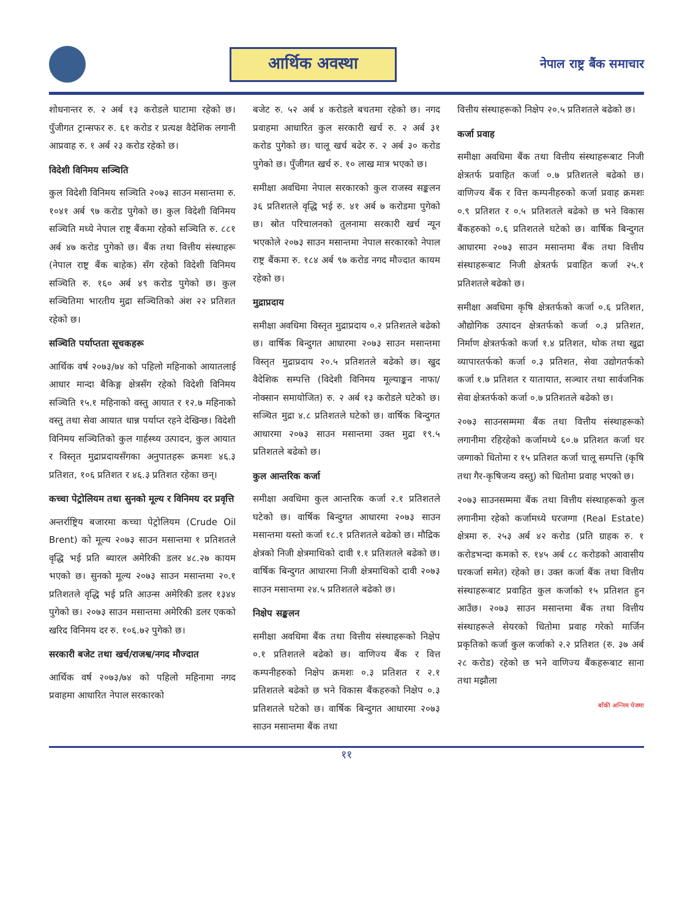आर्थिक अवस्था
नेपाल राष्ट्र बैंक समाचार
शोधनान्तर रु. २ अर्ब १३ करोडले घाटामा रहेको छ। पुँजीगत ट्रान्सफर रु. ६१ करोड र प्रत्यक्ष वैदेशिक लगानी आप्रवाह रु. १ अर्ब २३ करोड रहेको छ।
विदेशी विनिमय सञ्चिति
कुल विदेशी विनिमय सञ्चिति २०७३ साउन मसान्तमा रु. १०४१ अर्ब ९७ करोड पुगेको छ। कुल विदेशी विनिमय सञ्चिति मध्ये नेपाल राष्ट्र बैंकमा रहेको सञ्चिति रु. ८८१ अर्ब ४७ करोड पुगेको छ। बैंक तथा वित्तीय संस्थाहरू (नेपाल राष्ट्र बैंक बाहेक) सँग रहेको विदेशी विनिमय सञ्चिति रु. १६० अर्ब ४९ करोड पुगेको छ। कुल सञ्चितिमा भारतीय मुद्रा सञ्चितिको अंश २२ प्रतिशत रहेको छ।
सञ्चिति पर्याप्तता सूचकहरू
आर्थिक वर्ष २०७३/७४ को पहिलो महिनाको आयातलाई आधार मान्दा बैकिङ्ग क्षेत्रसँग रहेको विदेशी विनिमय सञ्चिति १५.१ महिनाको वस्तु आयात र १२.७ महिनाको वस्तु तथा सेवा आयात धान्न पर्याप्त रहने देखिन्छ। विदेशी विनिमय सञ्चितिको कुल गार्हस्थ्य उत्पादन, कुल आयात र विस्तृत मुद्राप्रदायसँगका अनुपातहरू क्रमशः ४६.३ प्रतिशत, १०६ प्रतिशत र ४६.३ प्रतिशत रहेका छन्।
कच्चा पेट्रोलियम तथा सुनको मूल्य र विनिमय दर प्रवृत्ति
अन्तर्राष्ट्रिय बजारमा कच्चा पेट्रोलियम (Crude Oil Brent) को मूल्य २०७३ साउन मसान्तमा १ प्रतिशतले वृद्धि भई प्रति ब्यारल अमेरिकी डलर ४८.२७ कायम भएको छ। सुनको मूल्य २०७३ साउन मसान्तमा २०.१ प्रतिशतले वृद्धि भई प्रति आउन्स अमेरिकी डलर १३४४ पुगेको छ। २०७३ साउन मसान्तमा अमेरिकी डलर एकको खरिद विनिमय दर रु. १०६.७२ पुगेको छ।
सरकारी बजेट तथा खर्च/राजश्व/नगद मौज्दात
आर्थिक वर्ष २०७३/७४ को पहिलो महिनामा नगद प्रवाहमा आधारित नेपाल सरकारको
बजेट रु. ५२ अर्ब ४ करोडले बचतमा रहेको छ। नगद प्रवाहमा आधारित कुल सरकारी खर्च रु. २ अर्ब ३१ करोड पुगेको छ। चालू खर्च बढेर रु. २ अर्ब ३० करोड पुगेको छ। पुँजीगत खर्च रु. १० लाख मात्र भएको छ।
समीक्षा अवधिमा नेपाल सरकारको कुल राजस्व सङ्कलन ३६ प्रतिशतले वृद्धि भई रु. ४१ अर्ब ७ करोडमा पुगेको छ। स्रोत परिचालनको तुलनामा सरकारी खर्च न्यून भएकोले २०७३ साउन मसान्तमा नेपाल सरकारको नेपाल राष्ट्र बैंकमा रु. १८४ अर्ब ९७ करोड नगद मौज्दात कायम रहेको छ।
मुद्राप्रदाय
समीक्षा अवधिमा विस्तृत मुद्राप्रदाय ०.२ प्रतिशतले बढेको छ। वार्षिक बिन्दुगत आधारमा २०७३ साउन मसान्तमा विस्तृत मुद्राप्रदाय २०.५ प्रतिशतले बढेको छ। खुद वैदेशिक सम्पत्ति (विदेशी विनिमय मूल्याङ्कन नाफा/नोक्सान समायोजित) रु. २ अर्ब १३ करोडले घटेको छ। सञ्चित मुद्रा ४.८ प्रतिशतले घटेको छ। वार्षिक बिन्दुगत आधारमा २०७३ साउन मसान्तमा उक्त मुद्रा १९.५ प्रतिशतले बढेको छ।
कुल आन्तरिक कर्जा
समीक्षा अवधिमा कुल आन्तरिक कर्जा २.१ प्रतिशतले घटेको छ। वार्षिक बिन्दुगत आधारमा २०७३ साउन मसान्तमा यस्तो कर्जा १८.१ प्रतिशतले बढेको छ। मौद्रिक क्षेत्रको निजी क्षेत्रमाथिको दावी १.१ प्रतिशतले बढेको छ। वार्षिक बिन्दुगत आधारमा निजी क्षेत्रमाथिको दावी २०७३ साउन मसान्तमा २४.५ प्रतिशतले बढेको छ।
निक्षेप सङ्कलन
समीक्षा अवधिमा बैंक तथा वित्तीय संस्थाहरूको निक्षेप ०.१ प्रतिशतले बढेको छ। वाणिज्य बैंक र वित्त कम्पनीहरुको निक्षेप क्रमशः ०.३ प्रतिशत र २.१ प्रतिशतले बढेको छ भने विकास बैंकहरुको निक्षेप ०.३ प्रतिशतले घटेको छ। वार्षिक बिन्दुगत आधारमा २०७३ साउन मसान्तमा बैंक तथा
वित्तीय संस्थाहरूको निक्षेप २०.५ प्रतिशतले बढेको छ।
कर्जा प्रवाह
समीक्षा अवधिमा बैंक तथा वित्तीय संस्थाहरूबाट निजी क्षेत्रतर्फ प्रवाहित कर्जा ०.७ प्रतिशतले बढेको छ। वाणिज्य बैंक र वित्त कम्पनीहरुको कर्जा प्रवाह क्रमशः ०.९ प्रतिशत र ०.५ प्रतिशतले बढेको छ भने विकास बैंकहरुको ०.६ प्रतिशतले घटेको छ। वार्षिक बिन्दुगत आधारमा २०७३ साउन मसान्तमा बैंक तथा वित्तीय संस्थाहरूबाट निजी क्षेत्रतर्फ प्रवाहित कर्जा २५.१ प्रतिशतले बढेको छ।
समीक्षा अवधिमा कृषि क्षेत्रतर्फको कर्जा ०.६ प्रतिशत, औद्योगिक उत्पादन क्षेत्रतर्फको कर्जा ०.३ प्रतिशत, निर्माण क्षेत्रतर्फको कर्जा १.४ प्रतिशत, थोक तथा खुद्रा व्यापारतर्फको कर्जा ०.३ प्रतिशत, सेवा उद्योगतर्फको कर्जा १.७ प्रतिशत र यातायात, सञ्चार तथा सार्वजनिक सेवा क्षेत्रतर्फको कर्जा ०.७ प्रतिशतले बढेको छ।
२०७३ साउनसम्ममा बैंक तथा वित्तीय संस्थाहरूको लगानीमा रहिरहेको कर्जामध्ये ६०.७ प्रतिशत कर्जा घर जग्गाको धितोमा र १५ प्रतिशत कर्जा चालू सम्पत्ति (कृषि तथा गैर-कृषिजन्य वस्तु) को धितोमा प्रवाह भएको छ।
२०७३ साउनसम्ममा बैंक तथा वित्तीय संस्थाहरूको कुल लगानीमा रहेको कर्जामध्ये घरजग्गा (Real Estate) क्षेत्रमा रु. २५३ अर्ब ४२ करोड (प्रति ग्राहक रु. १ करोडभन्दा कमको रु. १४५ अर्ब ८८ करोडको आवासीय घरकर्जा समेत) रहेको छ। उक्त कर्जा बैंक तथा वित्तीय संस्थाहरूबाट प्रवाहित कुल कर्जाको १५ प्रतिशत हुन आउँछ। २०७३ साउन मसान्तमा बैंक तथा वित्तीय संस्थाहरूले सेयरको धितोमा प्रवाह गरेको मार्जिन प्रकृतिको कर्जा कुल कर्जाको २.२ प्रतिशत (रु. ३७ अर्ब २८ करोड) रहेको छ भने वाणिज्य बैंकहरूबाट साना तथा मझौला
बाँकी अन्तिम पेजमा
११